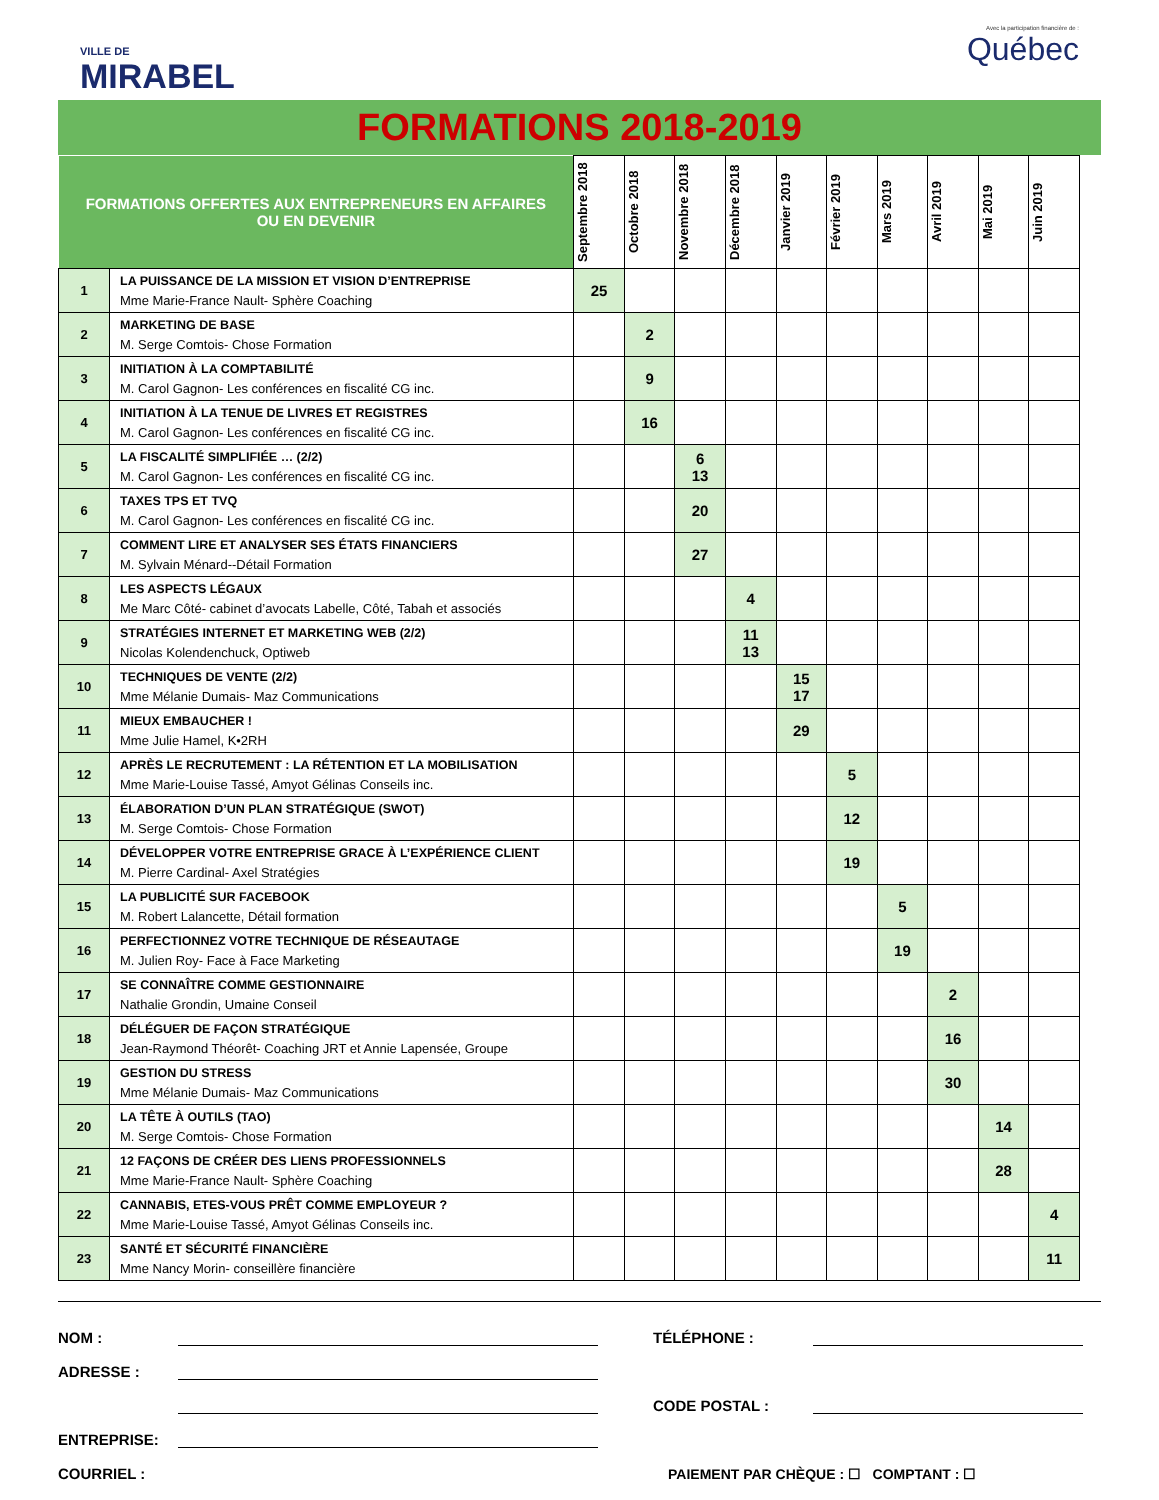VILLE DE
MIRABEL
Avec la participation financière de :
Québec
FORMATIONS 2018-2019
| FORMATIONS OFFERTES AUX ENTREPRENEURS EN AFFAIRES OU EN DEVENIR | | Septembre 2018 | Octobre 2018 | Novembre 2018 | Décembre 2018 | Janvier 2019 | Février 2019 | Mars 2019 | Avril 2019 | Mai 2019 | Juin 2019 |
| --- | --- | --- | --- | --- | --- | --- | --- | --- | --- | --- | --- |
| 1 | LA PUISSANCE DE LA MISSION ET VISION D’ENTREPRISE Mme Marie-France Nault- Sphère Coaching | 25 | | | | | | | | | |
| 2 | MARKETING DE BASE M. Serge Comtois- Chose Formation | | 2 | | | | | | | | |
| 3 | INITIATION À LA COMPTABILITÉ M. Carol Gagnon- Les conférences en fiscalité CG inc. | | 9 | | | | | | | | |
| 4 | INITIATION À LA TENUE DE LIVRES ET REGISTRES M. Carol Gagnon- Les conférences en fiscalité CG inc. | | 16 | | | | | | | | |
| 5 | LA FISCALITÉ SIMPLIFIÉE … (2/2) M. Carol Gagnon- Les conférences en fiscalité CG inc. | | | 6 13 | | | | | | | |
| 6 | TAXES TPS ET TVQ M. Carol Gagnon- Les conférences en fiscalité CG inc. | | | 20 | | | | | | | |
| 7 | COMMENT LIRE ET ANALYSER SES ÉTATS FINANCIERS M. Sylvain Ménard--Détail Formation | | | 27 | | | | | | | |
| 8 | LES ASPECTS LÉGAUX Me Marc Côté- cabinet d’avocats Labelle, Côté, Tabah et associés | | | | 4 | | | | | | |
| 9 | STRATÉGIES INTERNET ET MARKETING WEB (2/2) Nicolas Kolendenchuck, Optiweb | | | | 11 13 | | | | | | |
| 10 | TECHNIQUES DE VENTE (2/2) Mme Mélanie Dumais- Maz Communications | | | | | 15 17 | | | | | |
| 11 | MIEUX EMBAUCHER ! Mme Julie Hamel, K•2RH | | | | | 29 | | | | | |
| 12 | APRÈS LE RECRUTEMENT : LA RÉTENTION ET LA MOBILISATION Mme Marie-Louise Tassé, Amyot Gélinas Conseils inc. | | | | | | 5 | | | | |
| 13 | ÉLABORATION D’UN PLAN STRATÉGIQUE (SWOT) M. Serge Comtois- Chose Formation | | | | | | 12 | | | | |
| 14 | DÉVELOPPER VOTRE ENTREPRISE GRACE À L’EXPÉRIENCE CLIENT M. Pierre Cardinal- Axel Stratégies | | | | | | 19 | | | | |
| 15 | LA PUBLICITÉ SUR FACEBOOK M. Robert Lalancette, Détail formation | | | | | | | 5 | | | |
| 16 | PERFECTIONNEZ VOTRE TECHNIQUE DE RÉSEAUTAGE M. Julien Roy- Face à Face Marketing | | | | | | | 19 | | | |
| 17 | SE CONNAÎTRE COMME GESTIONNAIRE Nathalie Grondin, Umaine Conseil | | | | | | | | 2 | | |
| 18 | DÉLÉGUER DE FAÇON STRATÉGIQUE Jean-Raymond Théorêt- Coaching JRT et Annie Lapensée, Groupe | | | | | | | | 16 | | |
| 19 | GESTION DU STRESS Mme Mélanie Dumais- Maz Communications | | | | | | | | 30 | | |
| 20 | LA TÊTE À OUTILS (TAO) M. Serge Comtois- Chose Formation | | | | | | | | | 14 | |
| 21 | 12 FAÇONS DE CRÉER DES LIENS PROFESSIONNELS Mme Marie-France Nault- Sphère Coaching | | | | | | | | | 28 | |
| 22 | CANNABIS, ETES-VOUS PRÊT COMME EMPLOYEUR ? Mme Marie-Louise Tassé, Amyot Gélinas Conseils inc. | | | | | | | | | | 4 |
| 23 | SANTÉ ET SÉCURITÉ FINANCIÈRE Mme Nancy Morin- conseillère financière | | | | | | | | | | 11 |
NOM : TÉLÉPHONE :
ADRESSE :
CODE POSTAL :
ENTREPRISE:
COURRIEL : PAIEMENT PAR CHÈQUE : ☐ COMPTANT : ☐